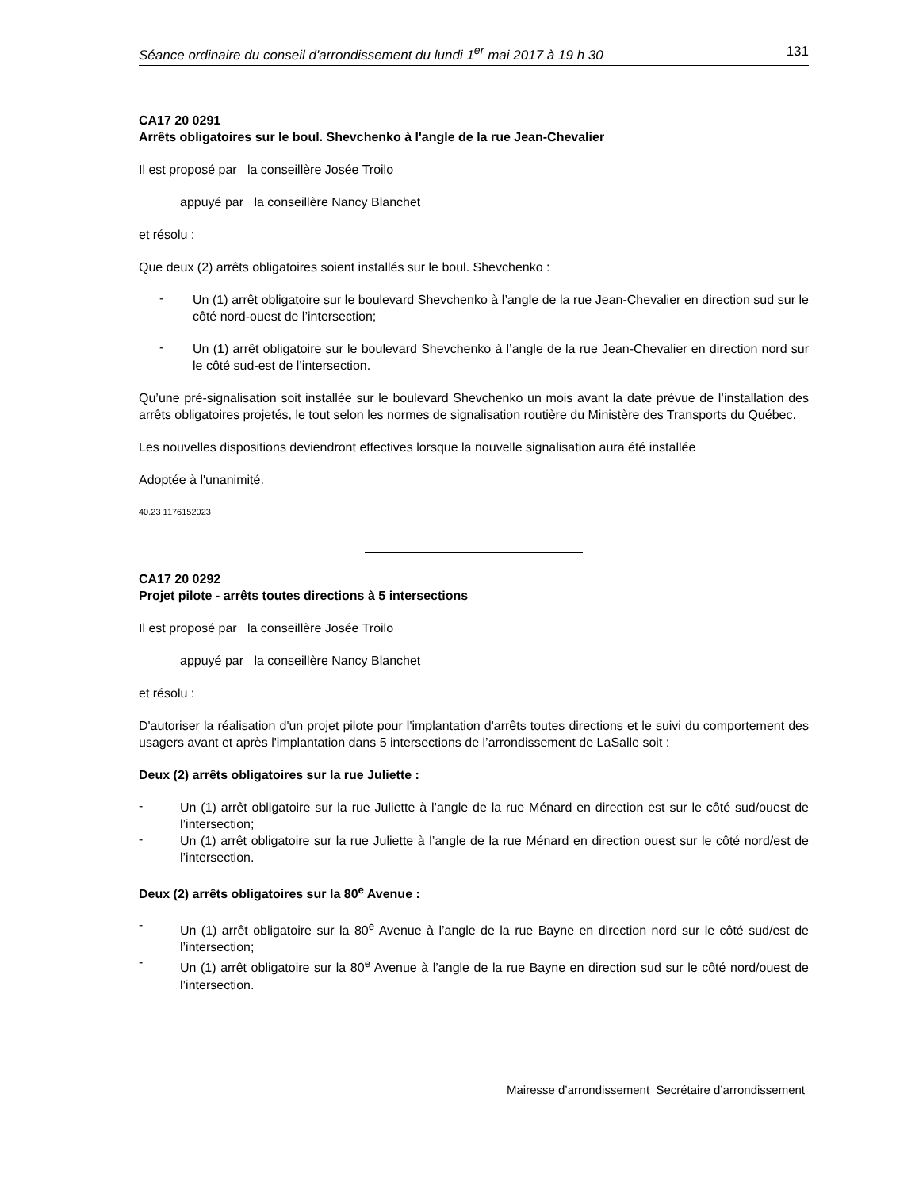Séance ordinaire du conseil d'arrondissement du lundi 1<sup>er</sup> mai 2017 à 19 h 30 131
CA17 20 0291
Arrêts obligatoires sur le boul. Shevchenko à l'angle de la rue Jean-Chevalier
Il est proposé par la conseillère Josée Troilo
appuyé par la conseillère Nancy Blanchet
et résolu :
Que deux (2) arrêts obligatoires soient installés sur le boul. Shevchenko :
-
Un (1) arrêt obligatoire sur le boulevard Shevchenko à l’angle de la rue Jean-Chevalier en direction sud sur le côté nord-ouest de l’intersection;
-
Un (1) arrêt obligatoire sur le boulevard Shevchenko à l’angle de la rue Jean-Chevalier en direction nord sur le côté sud-est de l’intersection.
Qu’une pré-signalisation soit installée sur le boulevard Shevchenko un mois avant la date prévue de l’installation des arrêts obligatoires projetés, le tout selon les normes de signalisation routière du Ministère des Transports du Québec.
Les nouvelles dispositions deviendront effectives lorsque la nouvelle signalisation aura été installée
Adoptée à l'unanimité.
40.23 1176152023
CA17 20 0292
Projet pilote - arrêts toutes directions à 5 intersections
Il est proposé par la conseillère Josée Troilo
appuyé par la conseillère Nancy Blanchet
et résolu :
D'autoriser la réalisation d'un projet pilote pour l'implantation d'arrêts toutes directions et le suivi du comportement des usagers avant et après l'implantation dans 5 intersections de l’arrondissement de LaSalle soit :
Deux (2) arrêts obligatoires sur la rue Juliette :
-
Un (1) arrêt obligatoire sur la rue Juliette à l’angle de la rue Ménard en direction est sur le côté sud/ouest de l’intersection;
-
Un (1) arrêt obligatoire sur la rue Juliette à l’angle de la rue Ménard en direction ouest sur le côté nord/est de l’intersection.
Deux (2) arrêts obligatoires sur la 80<sup>e</sup> Avenue :
-
Un (1) arrêt obligatoire sur la 80<sup>e</sup> Avenue à l’angle de la rue Bayne en direction nord sur le côté sud/est de l’intersection;
-
Un (1) arrêt obligatoire sur la 80<sup>e</sup> Avenue à l’angle de la rue Bayne en direction sud sur le côté nord/ouest de l’intersection.
Mairesse d’arrondissement Secrétaire d’arrondissement